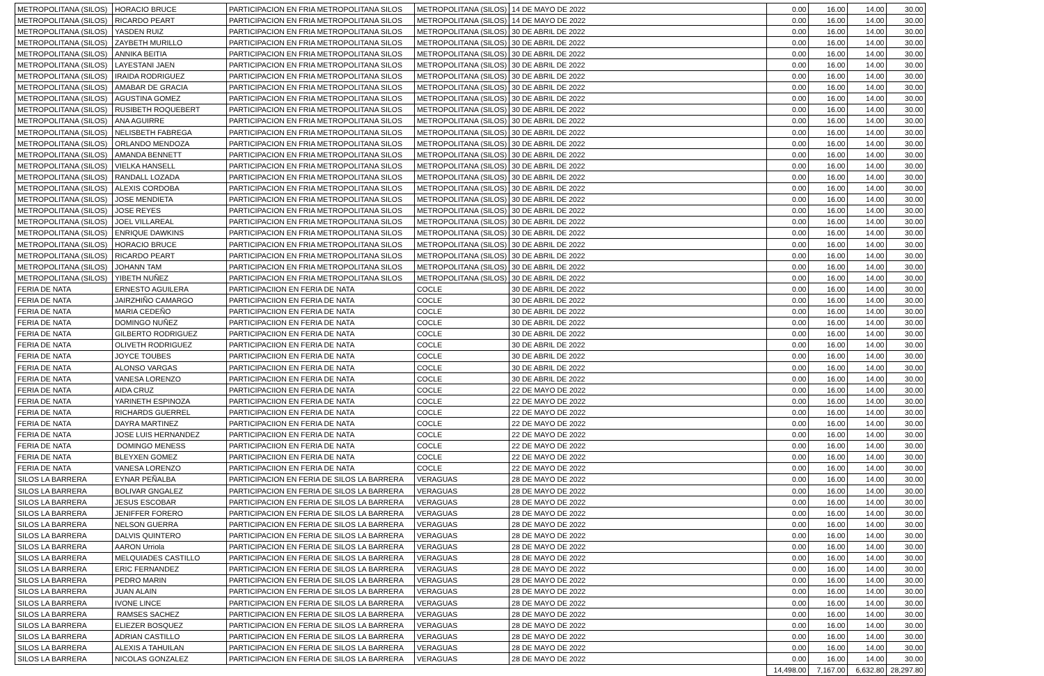| METROPOLITANA (SILOS) | HORACIO BRUCE | PARTICIPACION EN FRIA METROPOLITANA SILOS | METROPOLITANA (SILOS) | 14 DE MAYO DE 2022 | 0.00 | 16.00 | 14.00 | 30.00 |
| METROPOLITANA (SILOS) | RICARDO PEART | PARTICIPACION EN FRIA METROPOLITANA SILOS | METROPOLITANA (SILOS) | 14 DE MAYO DE 2022 | 0.00 | 16.00 | 14.00 | 30.00 |
| METROPOLITANA (SILOS) | YASDEN RUIZ | PARTICIPACION EN FRIA METROPOLITANA SILOS | METROPOLITANA (SILOS) | 30 DE ABRIL DE 2022 | 0.00 | 16.00 | 14.00 | 30.00 |
| METROPOLITANA (SILOS) | ZAYBETH MURILLO | PARTICIPACION EN FRIA METROPOLITANA SILOS | METROPOLITANA (SILOS) | 30 DE ABRIL DE 2022 | 0.00 | 16.00 | 14.00 | 30.00 |
| METROPOLITANA (SILOS) | ANNIKA BEITIA | PARTICIPACION EN FRIA METROPOLITANA SILOS | METROPOLITANA (SILOS) | 30 DE ABRIL DE 2022 | 0.00 | 16.00 | 14.00 | 30.00 |
| METROPOLITANA (SILOS) | LAYESTANI JAEN | PARTICIPACION EN FRIA METROPOLITANA SILOS | METROPOLITANA (SILOS) | 30 DE ABRIL DE 2022 | 0.00 | 16.00 | 14.00 | 30.00 |
| METROPOLITANA (SILOS) | IRAIDA RODRIGUEZ | PARTICIPACION EN FRIA METROPOLITANA SILOS | METROPOLITANA (SILOS) | 30 DE ABRIL DE 2022 | 0.00 | 16.00 | 14.00 | 30.00 |
| METROPOLITANA (SILOS) | AMABAR DE GRACIA | PARTICIPACION EN FRIA METROPOLITANA SILOS | METROPOLITANA (SILOS) | 30 DE ABRIL DE 2022 | 0.00 | 16.00 | 14.00 | 30.00 |
| METROPOLITANA (SILOS) | AGUSTINA GOMEZ | PARTICIPACION EN FRIA METROPOLITANA SILOS | METROPOLITANA (SILOS) | 30 DE ABRIL DE 2022 | 0.00 | 16.00 | 14.00 | 30.00 |
| METROPOLITANA (SILOS) | RUSIBETH ROQUEBERT | PARTICIPACION EN FRIA METROPOLITANA SILOS | METROPOLITANA (SILOS) | 30 DE ABRIL DE 2022 | 0.00 | 16.00 | 14.00 | 30.00 |
| METROPOLITANA (SILOS) | ANA AGUIRRE | PARTICIPACION EN FRIA METROPOLITANA SILOS | METROPOLITANA (SILOS) | 30 DE ABRIL DE 2022 | 0.00 | 16.00 | 14.00 | 30.00 |
| METROPOLITANA (SILOS) | NELISBETH FABREGA | PARTICIPACION EN FRIA METROPOLITANA SILOS | METROPOLITANA (SILOS) | 30 DE ABRIL DE 2022 | 0.00 | 16.00 | 14.00 | 30.00 |
| METROPOLITANA (SILOS) | ORLANDO MENDOZA | PARTICIPACION EN FRIA METROPOLITANA SILOS | METROPOLITANA (SILOS) | 30 DE ABRIL DE 2022 | 0.00 | 16.00 | 14.00 | 30.00 |
| METROPOLITANA (SILOS) | AMANDA BENNETT | PARTICIPACION EN FRIA METROPOLITANA SILOS | METROPOLITANA (SILOS) | 30 DE ABRIL DE 2022 | 0.00 | 16.00 | 14.00 | 30.00 |
| METROPOLITANA (SILOS) | VIELKA HANSELL | PARTICIPACION EN FRIA METROPOLITANA SILOS | METROPOLITANA (SILOS) | 30 DE ABRIL DE 2022 | 0.00 | 16.00 | 14.00 | 30.00 |
| METROPOLITANA (SILOS) | RANDALL LOZADA | PARTICIPACION EN FRIA METROPOLITANA SILOS | METROPOLITANA (SILOS) | 30 DE ABRIL DE 2022 | 0.00 | 16.00 | 14.00 | 30.00 |
| METROPOLITANA (SILOS) | ALEXIS CORDOBA | PARTICIPACION EN FRIA METROPOLITANA SILOS | METROPOLITANA (SILOS) | 30 DE ABRIL DE 2022 | 0.00 | 16.00 | 14.00 | 30.00 |
| METROPOLITANA (SILOS) | JOSE MENDIETA | PARTICIPACION EN FRIA METROPOLITANA SILOS | METROPOLITANA (SILOS) | 30 DE ABRIL DE 2022 | 0.00 | 16.00 | 14.00 | 30.00 |
| METROPOLITANA (SILOS) | JOSE REYES | PARTICIPACION EN FRIA METROPOLITANA SILOS | METROPOLITANA (SILOS) | 30 DE ABRIL DE 2022 | 0.00 | 16.00 | 14.00 | 30.00 |
| METROPOLITANA (SILOS) | JOEL VILLAREAL | PARTICIPACION EN FRIA METROPOLITANA SILOS | METROPOLITANA (SILOS) | 30 DE ABRIL DE 2022 | 0.00 | 16.00 | 14.00 | 30.00 |
| METROPOLITANA (SILOS) | ENRIQUE DAWKINS | PARTICIPACION EN FRIA METROPOLITANA SILOS | METROPOLITANA (SILOS) | 30 DE ABRIL DE 2022 | 0.00 | 16.00 | 14.00 | 30.00 |
| METROPOLITANA (SILOS) | HORACIO BRUCE | PARTICIPACION EN FRIA METROPOLITANA SILOS | METROPOLITANA (SILOS) | 30 DE ABRIL DE 2022 | 0.00 | 16.00 | 14.00 | 30.00 |
| METROPOLITANA (SILOS) | RICARDO PEART | PARTICIPACION EN FRIA METROPOLITANA SILOS | METROPOLITANA (SILOS) | 30 DE ABRIL DE 2022 | 0.00 | 16.00 | 14.00 | 30.00 |
| METROPOLITANA (SILOS) | JOHANN TAM | PARTICIPACION EN FRIA METROPOLITANA SILOS | METROPOLITANA (SILOS) | 30 DE ABRIL DE 2022 | 0.00 | 16.00 | 14.00 | 30.00 |
| METROPOLITANA (SILOS) | YIBETH NUÑEZ | PARTICIPACION EN FRIA METROPOLITANA SILOS | METROPOLITANA (SILOS) | 30 DE ABRIL DE 2022 | 0.00 | 16.00 | 14.00 | 30.00 |
| FERIA DE NATA | ERNESTO AGUILERA | PARTICIPACIION EN FERIA DE NATA | COCLE | 30 DE ABRIL DE 2022 | 0.00 | 16.00 | 14.00 | 30.00 |
| FERIA DE NATA | JAIRZHIÑO CAMARGO | PARTICIPACIION EN FERIA DE NATA | COCLE | 30 DE ABRIL DE 2022 | 0.00 | 16.00 | 14.00 | 30.00 |
| FERIA DE NATA | MARIA CEDEÑO | PARTICIPACIION EN FERIA DE NATA | COCLE | 30 DE ABRIL DE 2022 | 0.00 | 16.00 | 14.00 | 30.00 |
| FERIA DE NATA | DOMINGO NUÑEZ | PARTICIPACIION EN FERIA DE NATA | COCLE | 30 DE ABRIL DE 2022 | 0.00 | 16.00 | 14.00 | 30.00 |
| FERIA DE NATA | GILBERTO RODRIGUEZ | PARTICIPACIION EN FERIA DE NATA | COCLE | 30 DE ABRIL DE 2022 | 0.00 | 16.00 | 14.00 | 30.00 |
| FERIA DE NATA | OLIVETH RODRIGUEZ | PARTICIPACIION EN FERIA DE NATA | COCLE | 30 DE ABRIL DE 2022 | 0.00 | 16.00 | 14.00 | 30.00 |
| FERIA DE NATA | JOYCE TOUBES | PARTICIPACIION EN FERIA DE NATA | COCLE | 30 DE ABRIL DE 2022 | 0.00 | 16.00 | 14.00 | 30.00 |
| FERIA DE NATA | ALONSO VARGAS | PARTICIPACIION EN FERIA DE NATA | COCLE | 30 DE ABRIL DE 2022 | 0.00 | 16.00 | 14.00 | 30.00 |
| FERIA DE NATA | VANESA LORENZO | PARTICIPACIION EN FERIA DE NATA | COCLE | 30 DE ABRIL DE 2022 | 0.00 | 16.00 | 14.00 | 30.00 |
| FERIA DE NATA | AIDA CRUZ | PARTICIPACIION EN FERIA DE NATA | COCLE | 22 DE MAYO DE 2022 | 0.00 | 16.00 | 14.00 | 30.00 |
| FERIA DE NATA | YARINETH ESPINOZA | PARTICIPACIION EN FERIA DE NATA | COCLE | 22 DE MAYO DE 2022 | 0.00 | 16.00 | 14.00 | 30.00 |
| FERIA DE NATA | RICHARDS GUERREL | PARTICIPACIION EN FERIA DE NATA | COCLE | 22 DE MAYO DE 2022 | 0.00 | 16.00 | 14.00 | 30.00 |
| FERIA DE NATA | DAYRA MARTINEZ | PARTICIPACIION EN FERIA DE NATA | COCLE | 22 DE MAYO DE 2022 | 0.00 | 16.00 | 14.00 | 30.00 |
| FERIA DE NATA | JOSE LUIS HERNANDEZ | PARTICIPACIION EN FERIA DE NATA | COCLE | 22 DE MAYO DE 2022 | 0.00 | 16.00 | 14.00 | 30.00 |
| FERIA DE NATA | DOMINGO MENESS | PARTICIPACIION EN FERIA DE NATA | COCLE | 22 DE MAYO DE 2022 | 0.00 | 16.00 | 14.00 | 30.00 |
| FERIA DE NATA | BLEYXEN GOMEZ | PARTICIPACIION EN FERIA DE NATA | COCLE | 22 DE MAYO DE 2022 | 0.00 | 16.00 | 14.00 | 30.00 |
| FERIA DE NATA | VANESA LORENZO | PARTICIPACIION EN FERIA DE NATA | COCLE | 22 DE MAYO DE 2022 | 0.00 | 16.00 | 14.00 | 30.00 |
| SILOS LA BARRERA | EYNAR PEÑALBA | PARTICIPACION EN FERIA DE SILOS LA BARRERA | VERAGUAS | 28 DE MAYO DE 2022 | 0.00 | 16.00 | 14.00 | 30.00 |
| SILOS LA BARRERA | BOLIVAR GNGALEZ | PARTICIPACION EN FERIA DE SILOS LA BARRERA | VERAGUAS | 28 DE MAYO DE 2022 | 0.00 | 16.00 | 14.00 | 30.00 |
| SILOS LA BARRERA | JESUS ESCOBAR | PARTICIPACION EN FERIA DE SILOS LA BARRERA | VERAGUAS | 28 DE MAYO DE 2022 | 0.00 | 16.00 | 14.00 | 30.00 |
| SILOS LA BARRERA | JENIFFER FORERO | PARTICIPACION EN FERIA DE SILOS LA BARRERA | VERAGUAS | 28 DE MAYO DE 2022 | 0.00 | 16.00 | 14.00 | 30.00 |
| SILOS LA BARRERA | NELSON GUERRA | PARTICIPACION EN FERIA DE SILOS LA BARRERA | VERAGUAS | 28 DE MAYO DE 2022 | 0.00 | 16.00 | 14.00 | 30.00 |
| SILOS LA BARRERA | DALVIS QUINTERO | PARTICIPACION EN FERIA DE SILOS LA BARRERA | VERAGUAS | 28 DE MAYO DE 2022 | 0.00 | 16.00 | 14.00 | 30.00 |
| SILOS LA BARRERA | AARON Urriola | PARTICIPACION EN FERIA DE SILOS LA BARRERA | VERAGUAS | 28 DE MAYO DE 2022 | 0.00 | 16.00 | 14.00 | 30.00 |
| SILOS LA BARRERA | MELQUIADES CASTILLO | PARTICIPACION EN FERIA DE SILOS LA BARRERA | VERAGUAS | 28 DE MAYO DE 2022 | 0.00 | 16.00 | 14.00 | 30.00 |
| SILOS LA BARRERA | ERIC FERNANDEZ | PARTICIPACION EN FERIA DE SILOS LA BARRERA | VERAGUAS | 28 DE MAYO DE 2022 | 0.00 | 16.00 | 14.00 | 30.00 |
| SILOS LA BARRERA | PEDRO MARIN | PARTICIPACION EN FERIA DE SILOS LA BARRERA | VERAGUAS | 28 DE MAYO DE 2022 | 0.00 | 16.00 | 14.00 | 30.00 |
| SILOS LA BARRERA | JUAN ALAIN | PARTICIPACION EN FERIA DE SILOS LA BARRERA | VERAGUAS | 28 DE MAYO DE 2022 | 0.00 | 16.00 | 14.00 | 30.00 |
| SILOS LA BARRERA | IVONE LINCE | PARTICIPACION EN FERIA DE SILOS LA BARRERA | VERAGUAS | 28 DE MAYO DE 2022 | 0.00 | 16.00 | 14.00 | 30.00 |
| SILOS LA BARRERA | RAMSES SACHEZ | PARTICIPACION EN FERIA DE SILOS LA BARRERA | VERAGUAS | 28 DE MAYO DE 2022 | 0.00 | 16.00 | 14.00 | 30.00 |
| SILOS LA BARRERA | ELIEZER BOSQUEZ | PARTICIPACION EN FERIA DE SILOS LA BARRERA | VERAGUAS | 28 DE MAYO DE 2022 | 0.00 | 16.00 | 14.00 | 30.00 |
| SILOS LA BARRERA | ADRIAN CASTILLO | PARTICIPACION EN FERIA DE SILOS LA BARRERA | VERAGUAS | 28 DE MAYO DE 2022 | 0.00 | 16.00 | 14.00 | 30.00 |
| SILOS LA BARRERA | ALEXIS A TAHUILAN | PARTICIPACION EN FERIA DE SILOS LA BARRERA | VERAGUAS | 28 DE MAYO DE 2022 | 0.00 | 16.00 | 14.00 | 30.00 |
| SILOS LA BARRERA | NICOLAS GONZALEZ | PARTICIPACION EN FERIA DE SILOS LA BARRERA | VERAGUAS | 28 DE MAYO DE 2022 | 0.00 | 16.00 | 14.00 | 30.00 |
| | | | | | 14,498.00 | 7,167.00 | 6,632.80 | 28,297.80 |